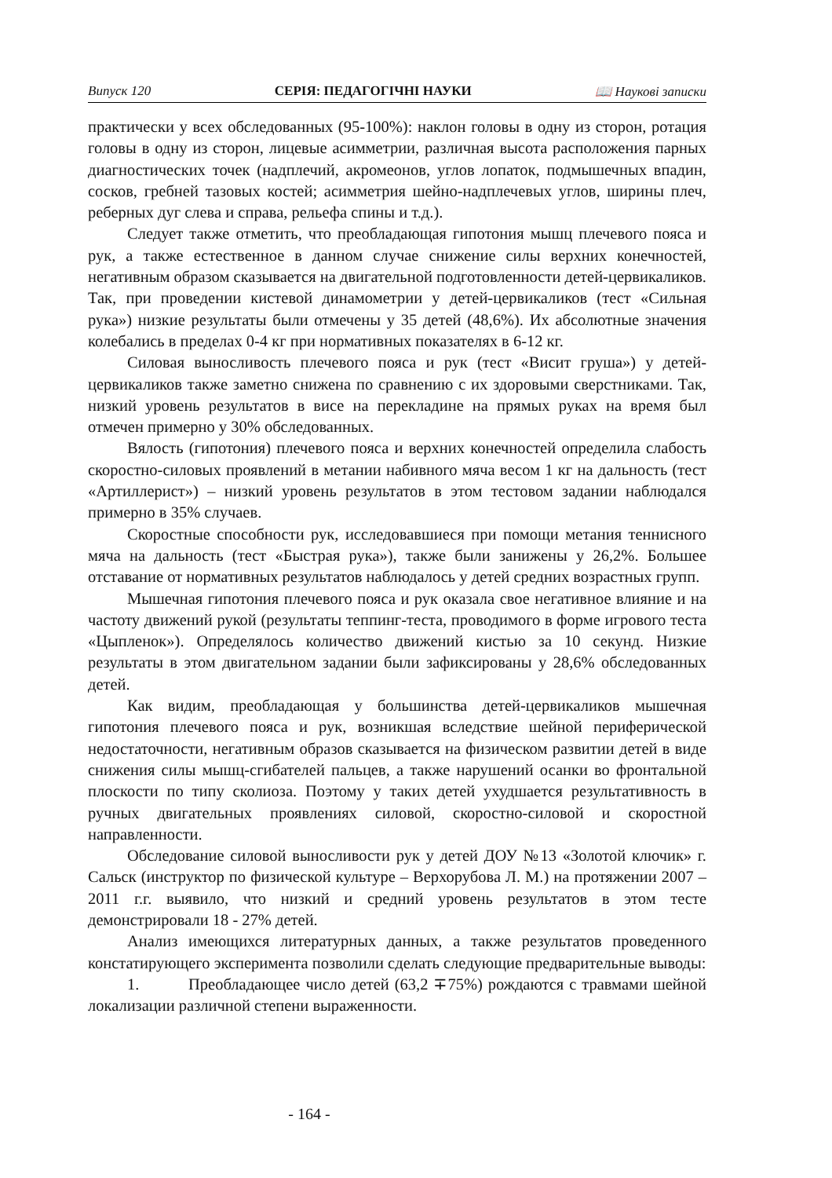Випуск 120 СЕРІЯ: ПЕДАГОГІЧНІ НАУКИ 📖 Наукові записки
практически у всех обследованных (95-100%): наклон головы в одну из сторон, ротация головы в одну из сторон, лицевые асимметрии, различная высота расположения парных диагностических точек (надплечий, акромеонов, углов лопаток, подмышечных впадин, сосков, гребней тазовых костей; асимметрия шейно-надплечевых углов, ширины плеч, реберных дуг слева и справа, рельефа спины и т.д.).
Следует также отметить, что преобладающая гипотония мышц плечевого пояса и рук, а также естественное в данном случае снижение силы верхних конечностей, негативным образом сказывается на двигательной подготовленности детей-цервикаликов. Так, при проведении кистевой динамометрии у детей-цервикаликов (тест «Сильная рука») низкие результаты были отмечены у 35 детей (48,6%). Их абсолютные значения колебались в пределах 0-4 кг при нормативных показателях в 6-12 кг.
Силовая выносливость плечевого пояса и рук (тест «Висит груша») у детей-цервикаликов также заметно снижена по сравнению с их здоровыми сверстниками. Так, низкий уровень результатов в висе на перекладине на прямых руках на время был отмечен примерно у 30% обследованных.
Вялость (гипотония) плечевого пояса и верхних конечностей определила слабость скоростно-силовых проявлений в метании набивного мяча весом 1 кг на дальность (тест «Артиллерист») – низкий уровень результатов в этом тестовом задании наблюдался примерно в 35% случаев.
Скоростные способности рук, исследовавшиеся при помощи метания теннисного мяча на дальность (тест «Быстрая рука»), также были занижены у 26,2%. Большее отставание от нормативных результатов наблюдалось у детей средних возрастных групп.
Мышечная гипотония плечевого пояса и рук оказала свое негативное влияние и на частоту движений рукой (результаты теппинг-теста, проводимого в форме игрового теста «Цыпленок»). Определялось количество движений кистью за 10 секунд. Низкие результаты в этом двигательном задании были зафиксированы у 28,6% обследованных детей.
Как видим, преобладающая у большинства детей-цервикаликов мышечная гипотония плечевого пояса и рук, возникшая вследствие шейной периферической недостаточности, негативным образов сказывается на физическом развитии детей в виде снижения силы мышц-сгибателей пальцев, а также нарушений осанки во фронтальной плоскости по типу сколиоза. Поэтому у таких детей ухудшается результативность в ручных двигательных проявлениях силовой, скоростно-силовой и скоростной направленности.
Обследование силовой выносливости рук у детей ДОУ №13 «Золотой ключик» г. Сальск (инструктор по физической культуре – Верхорубова Л. М.) на протяжении 2007 – 2011 г.г. выявило, что низкий и средний уровень результатов в этом тесте демонстрировали 18 - 27% детей.
Анализ имеющихся литературных данных, а также результатов проведенного констатирующего эксперимента позволили сделать следующие предварительные выводы:
1. Преобладающее число детей (63,2 ∓75%) рождаются с травмами шейной локализации различной степени выраженности.
- 164 -